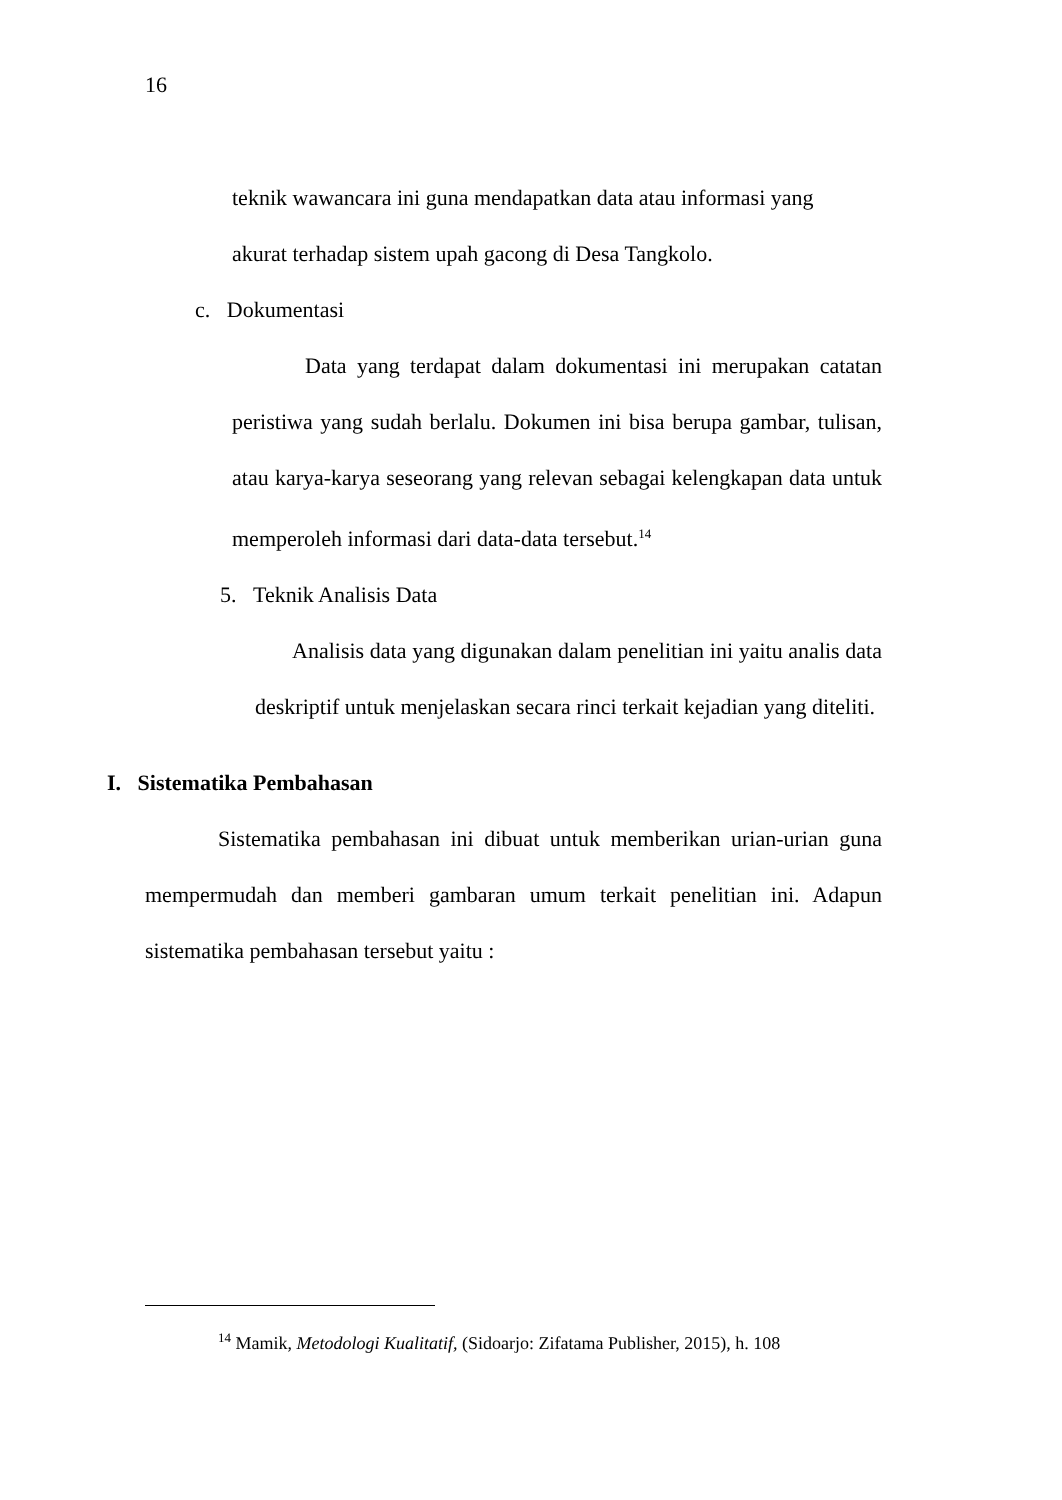16
teknik wawancara ini guna mendapatkan data atau informasi yang
akurat terhadap sistem upah gacong di Desa Tangkolo.
c. Dokumentasi
Data yang terdapat dalam dokumentasi ini merupakan catatan peristiwa yang sudah berlalu. Dokumen ini bisa berupa gambar, tulisan, atau karya-karya seseorang yang relevan sebagai kelengkapan data untuk memperoleh informasi dari data-data tersebut.<sup>14</sup>
5. Teknik Analisis Data
Analisis data yang digunakan dalam penelitian ini yaitu analis data deskriptif untuk menjelaskan secara rinci terkait kejadian yang diteliti.
I. Sistematika Pembahasan
Sistematika pembahasan ini dibuat untuk memberikan urian-urian guna mempermudah dan memberi gambaran umum terkait penelitian ini. Adapun sistematika pembahasan tersebut yaitu :
<sup>14</sup> Mamik, Metodologi Kualitatif, (Sidoarjo: Zifatama Publisher, 2015), h. 108